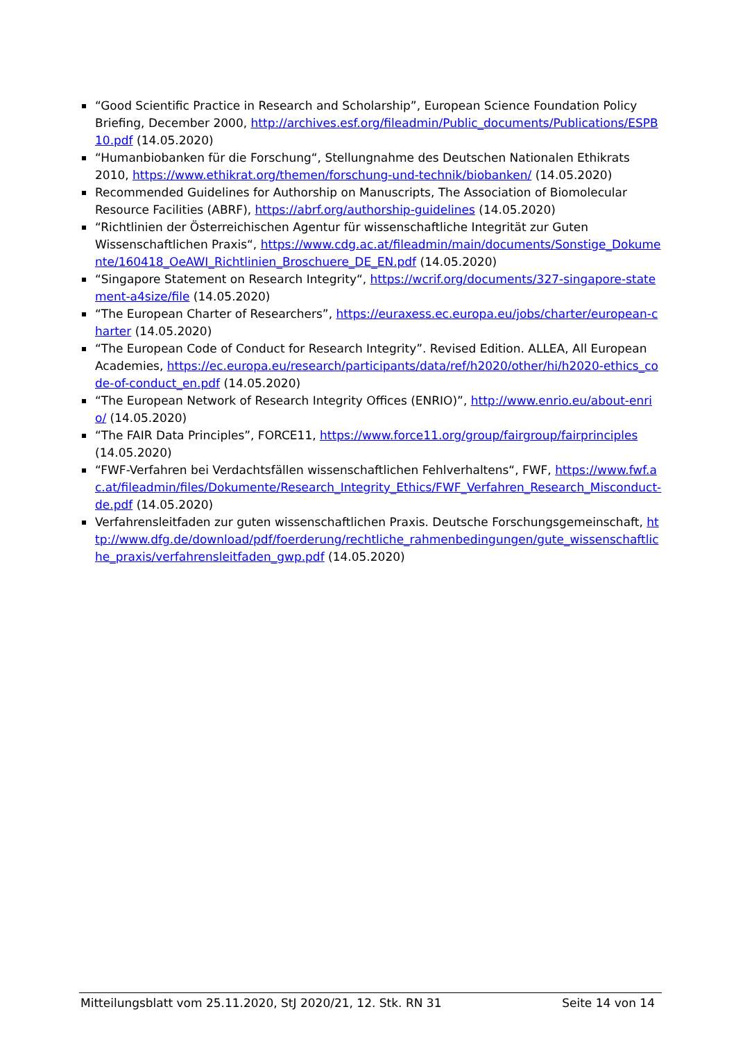“Good Scientific Practice in Research and Scholarship”, European Science Foundation Policy Briefing, December 2000, http://archives.esf.org/fileadmin/Public_documents/Publications/ESPB10.pdf (14.05.2020)
“Humanbiobanken für die Forschung“, Stellungnahme des Deutschen Nationalen Ethikrats 2010, https://www.ethikrat.org/themen/forschung-und-technik/biobanken/ (14.05.2020)
Recommended Guidelines for Authorship on Manuscripts, The Association of Biomolecular Resource Facilities (ABRF), https://abrf.org/authorship-guidelines (14.05.2020)
“Richtlinien der Österreichischen Agentur für wissenschaftliche Integrität zur Guten Wissenschaftlichen Praxis“, https://www.cdg.ac.at/fileadmin/main/documents/Sonstige_Dokumente/160418_OeAWI_Richtlinien_Broschuere_DE_EN.pdf (14.05.2020)
“Singapore Statement on Research Integrity“, https://wcrif.org/documents/327-singapore-statement-a4size/file (14.05.2020)
“The European Charter of Researchers”, https://euraxess.ec.europa.eu/jobs/charter/european-charter (14.05.2020)
“The European Code of Conduct for Research Integrity”. Revised Edition. ALLEA, All European Academies, https://ec.europa.eu/research/participants/data/ref/h2020/other/hi/h2020-ethics_code-of-conduct_en.pdf (14.05.2020)
“The European Network of Research Integrity Offices (ENRIO)”, http://www.enrio.eu/about-enrio/ (14.05.2020)
“The FAIR Data Principles”, FORCE11, https://www.force11.org/group/fairgroup/fairprinciples (14.05.2020)
“FWF-Verfahren bei Verdachtsfällen wissenschaftlichen Fehlverhaltens“, FWF, https://www.fwf.ac.at/fileadmin/files/Dokumente/Research_Integrity_Ethics/FWF_Verfahren_Research_Misconduct-de.pdf (14.05.2020)
Verfahrensleitfaden zur guten wissenschaftlichen Praxis. Deutsche Forschungsgemeinschaft, http://www.dfg.de/download/pdf/foerderung/rechtliche_rahmenbedingungen/gute_wissenschaftliche_praxis/verfahrensleitfaden_gwp.pdf (14.05.2020)
Mitteilungsblatt vom 25.11.2020, StJ 2020/21, 12. Stk. RN 31 Seite 14 von 14